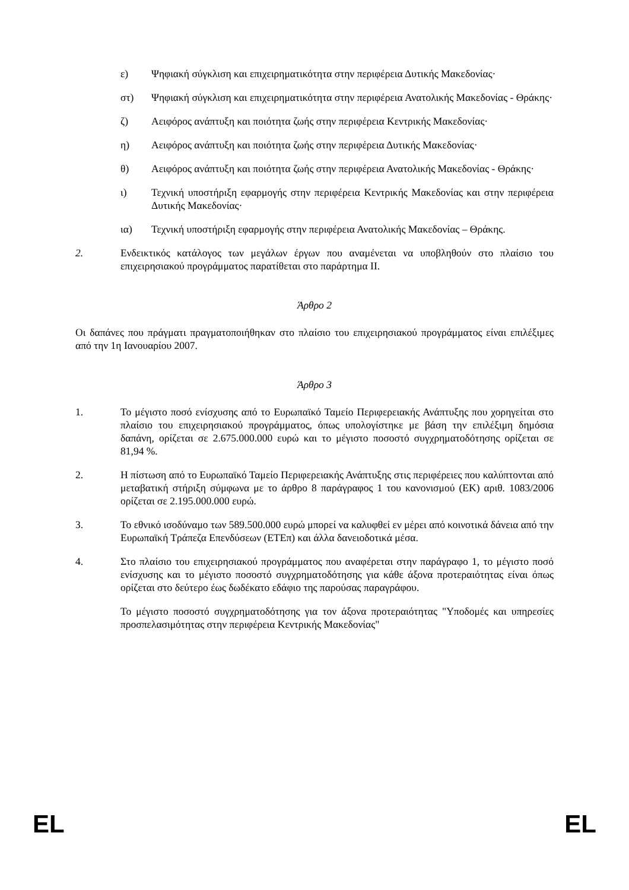ε) Ψηφιακή σύγκλιση και επιχειρηματικότητα στην περιφέρεια Δυτικής Μακεδονίας·
στ) Ψηφιακή σύγκλιση και επιχειρηματικότητα στην περιφέρεια Ανατολικής Μακεδονίας - Θράκης·
ζ) Αειφόρος ανάπτυξη και ποιότητα ζωής στην περιφέρεια Κεντρικής Μακεδονίας·
η) Αειφόρος ανάπτυξη και ποιότητα ζωής στην περιφέρεια Δυτικής Μακεδονίας·
θ) Αειφόρος ανάπτυξη και ποιότητα ζωής στην περιφέρεια Ανατολικής Μακεδονίας - Θράκης·
ι) Τεχνική υποστήριξη εφαρμογής στην περιφέρεια Κεντρικής Μακεδονίας και στην περιφέρεια Δυτικής Μακεδονίας·
ια) Τεχνική υποστήριξη εφαρμογής στην περιφέρεια Ανατολικής Μακεδονίας – Θράκης.
2. Ενδεικτικός κατάλογος των μεγάλων έργων που αναμένεται να υποβληθούν στο πλαίσιο του επιχειρησιακού προγράμματος παρατίθεται στο παράρτημα II.
Άρθρο 2
Οι δαπάνες που πράγματι πραγματοποιήθηκαν στο πλαίσιο του επιχειρησιακού προγράμματος είναι επιλέξιμες από την 1η Ιανουαρίου 2007.
Άρθρο 3
1. Το μέγιστο ποσό ενίσχυσης από το Ευρωπαϊκό Ταμείο Περιφερειακής Ανάπτυξης που χορηγείται στο πλαίσιο του επιχειρησιακού προγράμματος, όπως υπολογίστηκε με βάση την επιλέξιμη δημόσια δαπάνη, ορίζεται σε 2.675.000.000 ευρώ και το μέγιστο ποσοστό συγχρηματοδότησης ορίζεται σε 81,94 %.
2. Η πίστωση από το Ευρωπαϊκό Ταμείο Περιφερειακής Ανάπτυξης στις περιφέρειες που καλύπτονται από μεταβατική στήριξη σύμφωνα με το άρθρο 8 παράγραφος 1 του κανονισμού (ΕΚ) αριθ. 1083/2006 ορίζεται σε 2.195.000.000 ευρώ.
3. Το εθνικό ισοδύναμο των 589.500.000 ευρώ μπορεί να καλυφθεί εν μέρει από κοινοτικά δάνεια από την Ευρωπαϊκή Τράπεζα Επενδύσεων (ΕΤΕπ) και άλλα δανειοδοτικά μέσα.
4. Στο πλαίσιο του επιχειρησιακού προγράμματος που αναφέρεται στην παράγραφο 1, το μέγιστο ποσό ενίσχυσης και το μέγιστο ποσοστό συγχρηματοδότησης για κάθε άξονα προτεραιότητας είναι όπως ορίζεται στο δεύτερο έως δωδέκατο εδάφιο της παρούσας παραγράφου.
Το μέγιστο ποσοστό συγχρηματοδότησης για τον άξονα προτεραιότητας "Υποδομές και υπηρεσίες προσπελασιμότητας στην περιφέρεια Κεντρικής Μακεδονίας"
EL EL